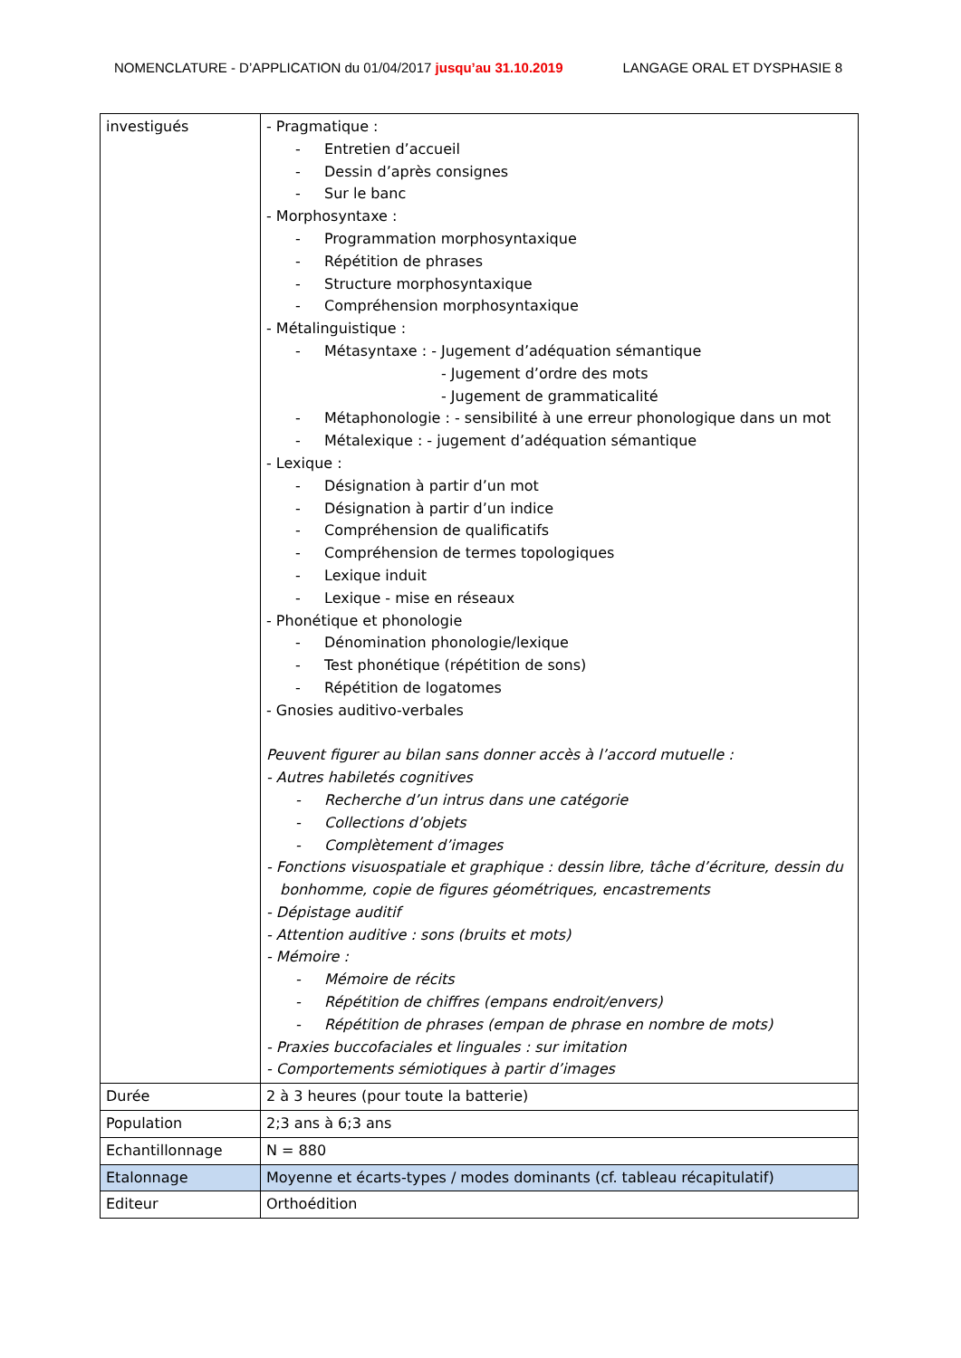NOMENCLATURE - D’APPLICATION du 01/04/2017 jusqu’au 31.10.2019 LANGAGE ORAL ET DYSPHASIE 8
| investigués | - Pragmatique : - Entretien d’accueil - Dessin d’après consignes - Sur le banc - Morphosyntaxe : - Programmation morphosyntaxique - Répétition de phrases - Structure morphosyntaxique - Compréhension morphosyntaxique - Métalinguistique : - Métasyntaxe : - Jugement d’adéquation sémantique - Jugement d’ordre des mots - Jugement de grammaticalité - Métaphonologie : - sensibilité à une erreur phonologique dans un mot - Métalexique : - jugement d’adéquation sémantique - Lexique : - Désignation à partir d’un mot - Désignation à partir d’un indice - Compréhension de qualificatifs - Compréhension de termes topologiques - Lexique induit - Lexique - mise en réseaux - Phonétique et phonologie - Dénomination phonologie/lexique - Test phonétique (répétition de sons) - Répétition de logatomes - Gnosies auditivo-verbales Peuvent figurer au bilan sans donner accès à l’accord mutuelle : - Autres habiletés cognitives - Recherche d’un intrus dans une catégorie - Collections d’objets - Complètement d’images - Fonctions visuospatiale et graphique : dessin libre, tâche d’écriture, dessin du bonhomme, copie de figures géométriques, encastrements - Dépistage auditif - Attention auditive : sons (bruits et mots) - Mémoire : - Mémoire de récits - Répétition de chiffres (empans endroit/envers) - Répétition de phrases (empan de phrase en nombre de mots) - Praxies buccofaciales et linguales : sur imitation - Comportements sémiotiques à partir d’images |
| Durée | 2 à 3 heures (pour toute la batterie) |
| Population | 2;3 ans à 6;3 ans |
| Echantillonnage | N = 880 |
| Etalonnage | Moyenne et écarts-types / modes dominants (cf. tableau récapitulatif) |
| Editeur | Orthoédition |